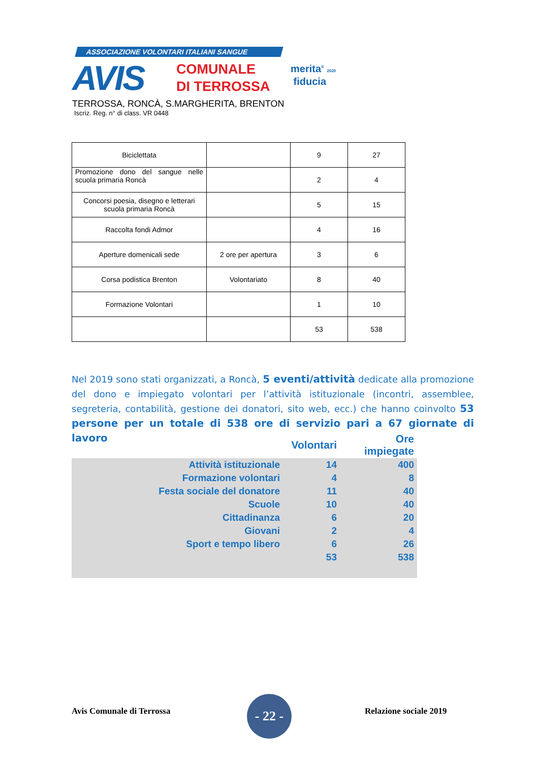ASSOCIAZIONE VOLONTARI ITALIANI SANGUE
AVIS
COMUNALE
DI TERROSSA
merita<sup>®</sup> 2020
fiducia
TERROSSA, RONCÀ, S.MARGHERITA, BRENTON
Iscriz. Reg. n° di class. VR 0448
| Biciclettata | | 9 | 27 |
| Promozione dono del sangue nelle scuola primaria Roncà | | 2 | 4 |
| Concorsi poesia, disegno e letterari scuola primaria Roncà | | 5 | 15 |
| Raccolta fondi Admor | | 4 | 16 |
| Aperture domenicali sede | 2 ore per apertura | 3 | 6 |
| Corsa podistica Brenton | Volontariato | 8 | 40 |
| Formazione Volontari | | 1 | 10 |
| | | 53 | 538 |
Nel 2019 sono stati organizzati, a Roncà, 5 eventi/attività dedicate alla promozione del dono e impiegato volontari per l’attività istituzionale (incontri, assemblee, segreteria, contabilità, gestione dei donatori, sito web, ecc.) che hanno coinvolto 53 persone per un totale di 538 ore di servizio pari a 67 giornate di lavoro
| | Volontari | Ore impiegate |
| Attività istituzionale | 14 | 400 |
| Formazione volontari | 4 | 8 |
| Festa sociale del donatore | 11 | 40 |
| Scuole | 10 | 40 |
| Cittadinanza | 6 | 20 |
| Giovani | 2 | 4 |
| Sport e tempo libero | 6 | 26 |
| | 53 | 538 |
Avis Comunale di Terrossa
- 22 -
Relazione sociale 2019